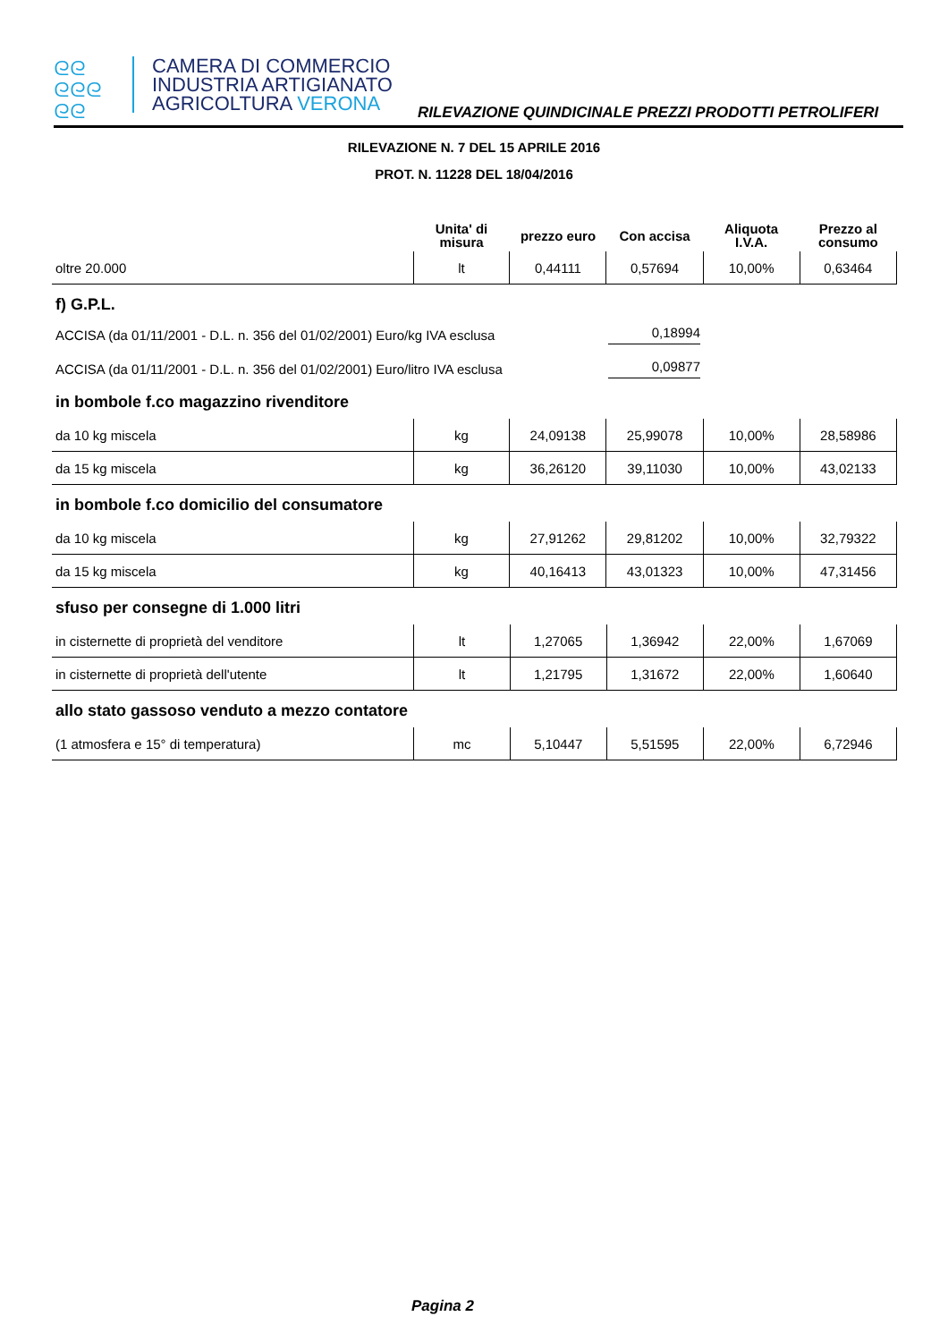ᘓᘓ
ᘓᘓᘓ
ᘓᘓ
CAMERA DI COMMERCIO
INDUSTRIA ARTIGIANATO
AGRICOLTURA VERONA
RILEVAZIONE QUINDICINALE PREZZI PRODOTTI PETROLIFERI
RILEVAZIONE N. 7 DEL 15 APRILE 2016
PROT. N. 11228 DEL 18/04/2016
| | Unita' di misura | prezzo euro | Con accisa | Aliquota I.V.A. | Prezzo al consumo |
| --- | --- | --- | --- | --- | --- |
| oltre 20.000 | lt | 0,44111 | 0,57694 | 10,00% | 0,63464 |
f) G.P.L.
ACCISA (da 01/11/2001 - D.L. n. 356 del 01/02/2001) Euro/kg IVA esclusa 0,18994
ACCISA (da 01/11/2001 - D.L. n. 356 del 01/02/2001) Euro/litro IVA esclusa 0,09877
in bombole f.co magazzino rivenditore
| da 10 kg miscela | kg | 24,09138 | 25,99078 | 10,00% | 28,58986 |
| da 15 kg miscela | kg | 36,26120 | 39,11030 | 10,00% | 43,02133 |
in bombole f.co domicilio del consumatore
| da 10 kg miscela | kg | 27,91262 | 29,81202 | 10,00% | 32,79322 |
| da 15 kg miscela | kg | 40,16413 | 43,01323 | 10,00% | 47,31456 |
sfuso per consegne di 1.000 litri
| in cisternette di proprietà del venditore | lt | 1,27065 | 1,36942 | 22,00% | 1,67069 |
| in cisternette di proprietà dell'utente | lt | 1,21795 | 1,31672 | 22,00% | 1,60640 |
allo stato gassoso venduto a mezzo contatore
| (1 atmosfera e 15° di temperatura) | mc | 5,10447 | 5,51595 | 22,00% | 6,72946 |
Pagina 2